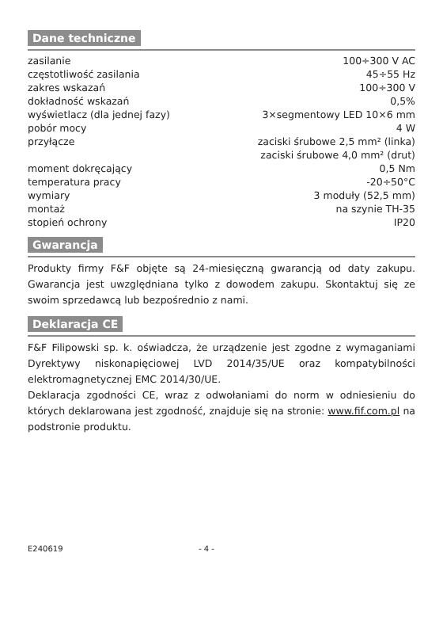Dane techniczne
| zasilanie | 100÷300 V AC |
| częstotliwość zasilania | 45÷55 Hz |
| zakres wskazań | 100÷300 V |
| dokładność wskazań | 0,5% |
| wyświetlacz (dla jednej fazy) | 3×segmentowy LED 10×6 mm |
| pobór mocy | 4 W |
| przyłącze | zaciski śrubowe 2,5 mm² (linka) |
| | zaciski śrubowe 4,0 mm² (drut) |
| moment dokręcający | 0,5 Nm |
| temperatura pracy | -20÷50°C |
| wymiary | 3 moduły (52,5 mm) |
| montaż | na szynie TH-35 |
| stopień ochrony | IP20 |
Gwarancja
Produkty firmy F&F objęte są 24-miesięczną gwarancją od daty zakupu. Gwarancja jest uwzględniana tylko z dowodem zakupu. Skontaktuj się ze swoim sprzedawcą lub bezpośrednio z nami.
Deklaracja CE
F&F Filipowski sp. k. oświadcza, że urządzenie jest zgodne z wymaganiami Dyrektywy niskonapięciowej LVD 2014/35/UE oraz kompatybilności elektromagnetycznej EMC 2014/30/UE.
Deklaracja zgodności CE, wraz z odwołaniami do norm w odniesieniu do których deklarowana jest zgodność, znajduje się na stronie: www.fif.com.pl na podstronie produktu.
E240619 - 4 -